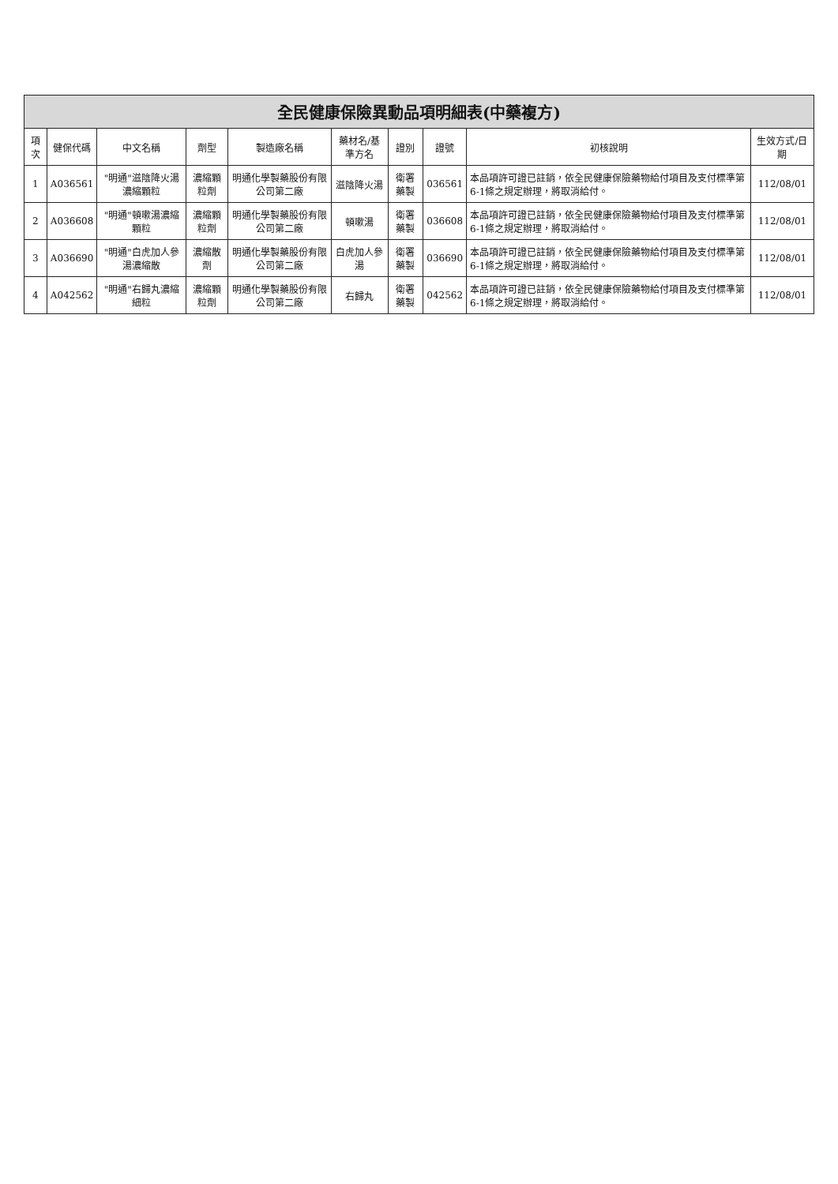全民健康保險異動品項明細表(中藥複方)
| 項次 | 健保代碼 | 中文名稱 | 劑型 | 製造廠名稱 | 藥材名/基準方名 | 證別 | 證號 | 初核說明 | 生效方式/日期 |
| --- | --- | --- | --- | --- | --- | --- | --- | --- | --- |
| 1 | A036561 | "明通"滋陰降火湯濃縮顆粒 | 濃縮顆粒劑 | 明通化學製藥股份有限公司第二廠 | 滋陰降火湯 | 衛署藥製 | 036561 | 本品項許可證已註銷，依全民健康保險藥物給付項目及支付標準第6-1條之規定辦理，將取消給付。 | 112/08/01 |
| 2 | A036608 | "明通"頓嗽湯濃縮顆粒 | 濃縮顆粒劑 | 明通化學製藥股份有限公司第二廠 | 頓嗽湯 | 衛署藥製 | 036608 | 本品項許可證已註銷，依全民健康保險藥物給付項目及支付標準第6-1條之規定辦理，將取消給付。 | 112/08/01 |
| 3 | A036690 | "明通"白虎加人參湯濃縮散 | 濃縮散劑 | 明通化學製藥股份有限公司第二廠 | 白虎加人參湯 | 衛署藥製 | 036690 | 本品項許可證已註銷，依全民健康保險藥物給付項目及支付標準第6-1條之規定辦理，將取消給付。 | 112/08/01 |
| 4 | A042562 | "明通"右歸丸濃縮細粒 | 濃縮顆粒劑 | 明通化學製藥股份有限公司第二廠 | 右歸丸 | 衛署藥製 | 042562 | 本品項許可證已註銷，依全民健康保險藥物給付項目及支付標準第6-1條之規定辦理，將取消給付。 | 112/08/01 |